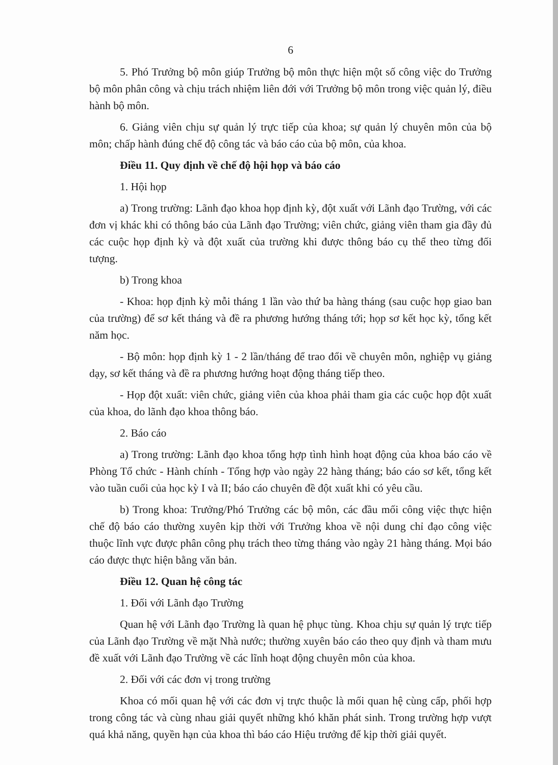6
5. Phó Trưởng bộ môn giúp Trưởng bộ môn thực hiện một số công việc do Trưởng bộ môn phân công và chịu trách nhiệm liên đới với Trưởng bộ môn trong việc quản lý, điều hành bộ môn.
6. Giảng viên chịu sự quản lý trực tiếp của khoa; sự quản lý chuyên môn của bộ môn; chấp hành đúng chế độ công tác và báo cáo của bộ môn, của khoa.
Điều 11. Quy định về chế độ hội họp và báo cáo
1. Hội họp
a) Trong trường: Lãnh đạo khoa họp định kỳ, đột xuất với Lãnh đạo Trường, với các đơn vị khác khi có thông báo của Lãnh đạo Trường; viên chức, giảng viên tham gia đầy đủ các cuộc họp định kỳ và đột xuất của trường khi được thông báo cụ thể theo từng đối tượng.
b) Trong khoa
- Khoa: họp định kỳ mỗi tháng 1 lần vào thứ ba hàng tháng (sau cuộc họp giao ban của trường) để sơ kết tháng và đề ra phương hướng tháng tới; họp sơ kết học kỳ, tổng kết năm học.
- Bộ môn: họp định kỳ 1 - 2 lần/tháng để trao đổi về chuyên môn, nghiệp vụ giảng dạy, sơ kết tháng và đề ra phương hướng hoạt động tháng tiếp theo.
- Họp đột xuất: viên chức, giảng viên của khoa phải tham gia các cuộc họp đột xuất của khoa, do lãnh đạo khoa thông báo.
2. Báo cáo
a) Trong trường: Lãnh đạo khoa tổng hợp tình hình hoạt động của khoa báo cáo về Phòng Tổ chức - Hành chính - Tổng hợp vào ngày 22 hàng tháng; báo cáo sơ kết, tổng kết vào tuần cuối của học kỳ I và II; báo cáo chuyên đề đột xuất khi có yêu cầu.
b) Trong khoa: Trưởng/Phó Trưởng các bộ môn, các đầu mối công việc thực hiện chế độ báo cáo thường xuyên kịp thời với Trưởng khoa về nội dung chỉ đạo công việc thuộc lĩnh vực được phân công phụ trách theo từng tháng vào ngày 21 hàng tháng. Mọi báo cáo được thực hiện bằng văn bản.
Điều 12. Quan hệ công tác
1. Đối với Lãnh đạo Trường
Quan hệ với Lãnh đạo Trường là quan hệ phục tùng. Khoa chịu sự quản lý trực tiếp của Lãnh đạo Trường về mặt Nhà nước; thường xuyên báo cáo theo quy định và tham mưu đề xuất với Lãnh đạo Trường về các lĩnh hoạt động chuyên môn của khoa.
2. Đối với các đơn vị trong trường
Khoa có mối quan hệ với các đơn vị trực thuộc là mối quan hệ cùng cấp, phối hợp trong công tác và cùng nhau giải quyết những khó khăn phát sinh. Trong trường hợp vượt quá khả năng, quyền hạn của khoa thì báo cáo Hiệu trưởng để kịp thời giải quyết.